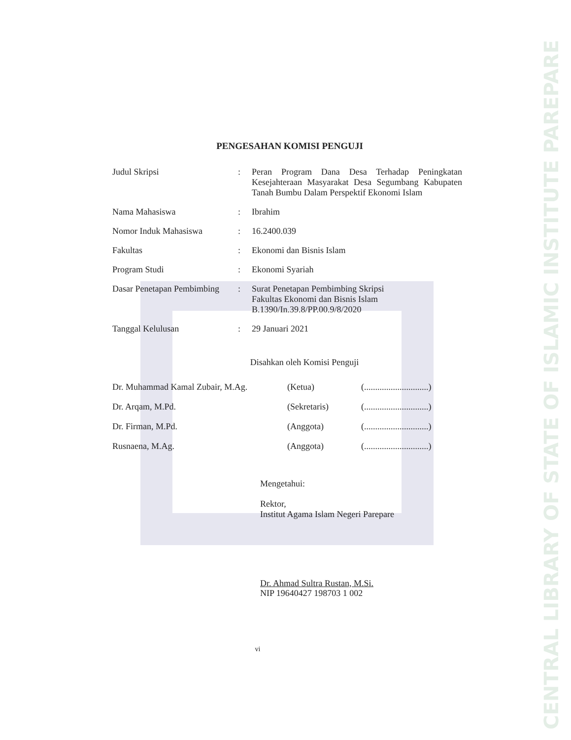CENTRAL LIBRARY OF STATE OF ISLAMIC INSTITUTE PAREPARE
PENGESAHAN KOMISI PENGUJI
| Judul Skripsi | : | Peran Program Dana Desa Terhadap Peningkatan Kesejahteraan Masyarakat Desa Segumbang Kabupaten Tanah Bumbu Dalam Perspektif Ekonomi Islam |
| Nama Mahasiswa | : | Ibrahim |
| Nomor Induk Mahasiswa | : | 16.2400.039 |
| Fakultas | : | Ekonomi dan Bisnis Islam |
| Program Studi | : | Ekonomi Syariah |
| Dasar Penetapan Pembimbing | : | Surat Penetapan Pembimbing Skripsi Fakultas Ekonomi dan Bisnis Islam B.1390/In.39.8/PP.00.9/8/2020 |
| Tanggal Kelulusan | : | 29 Januari 2021 |
Disahkan oleh Komisi Penguji
| Dr. Muhammad Kamal Zubair, M.Ag. | (Ketua) | (.............................) |
| Dr. Arqam, M.Pd. | (Sekretaris) | (.............................) |
| Dr. Firman, M.Pd. | (Anggota) | (.............................) |
| Rusnaena, M.Ag. | (Anggota) | (.............................) |
Mengetahui:
Rektor,
Institut Agama Islam Negeri Parepare
Dr. Ahmad Sultra Rustan, M.Si.
NIP 19640427 198703 1 002
vi